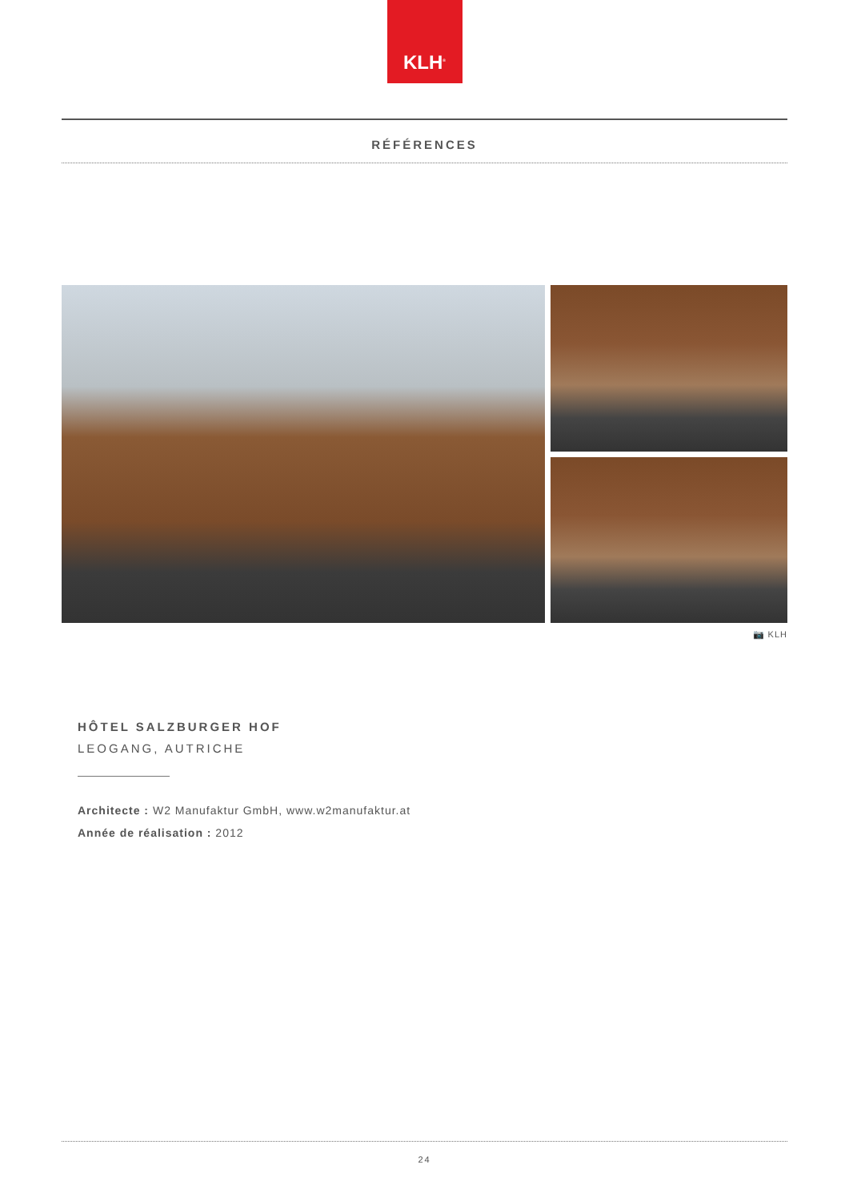KLH<sup>®</sup>
RÉFÉRENCES
📷 KLH
HÔTEL SALZBURGER HOF
LEOGANG, AUTRICHE
Architecte : W2 Manufaktur GmbH, www.w2manufaktur.at
Année de réalisation : 2012
24